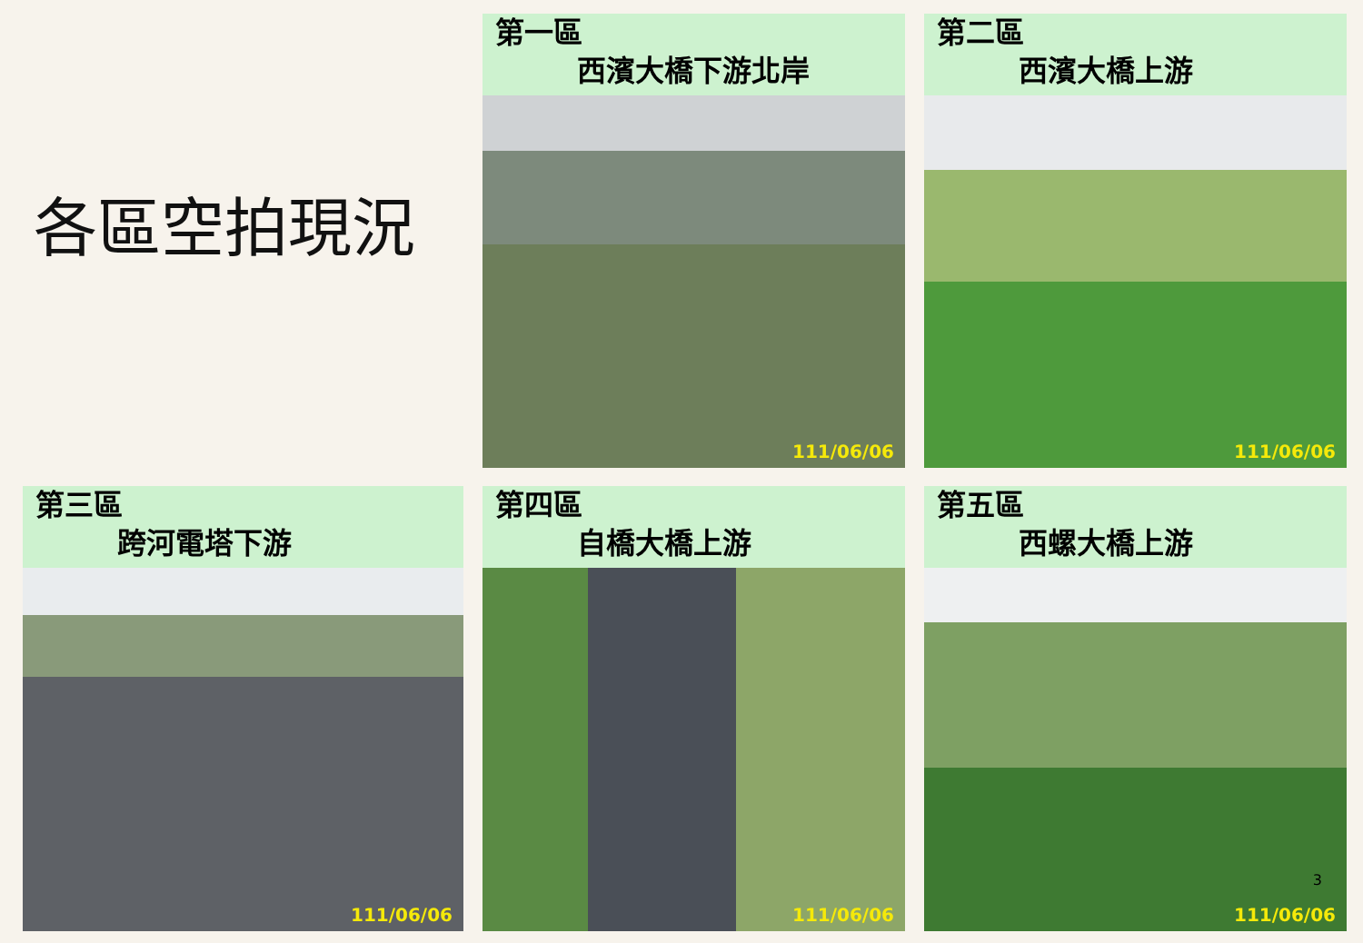各區空拍現況
第一區
西濱大橋下游北岸
111/06/06
第二區
西濱大橋上游
111/06/06
第三區
跨河電塔下游
111/06/06
第四區
自橋大橋上游
111/06/06
第五區
西螺大橋上游
111/06/06
3